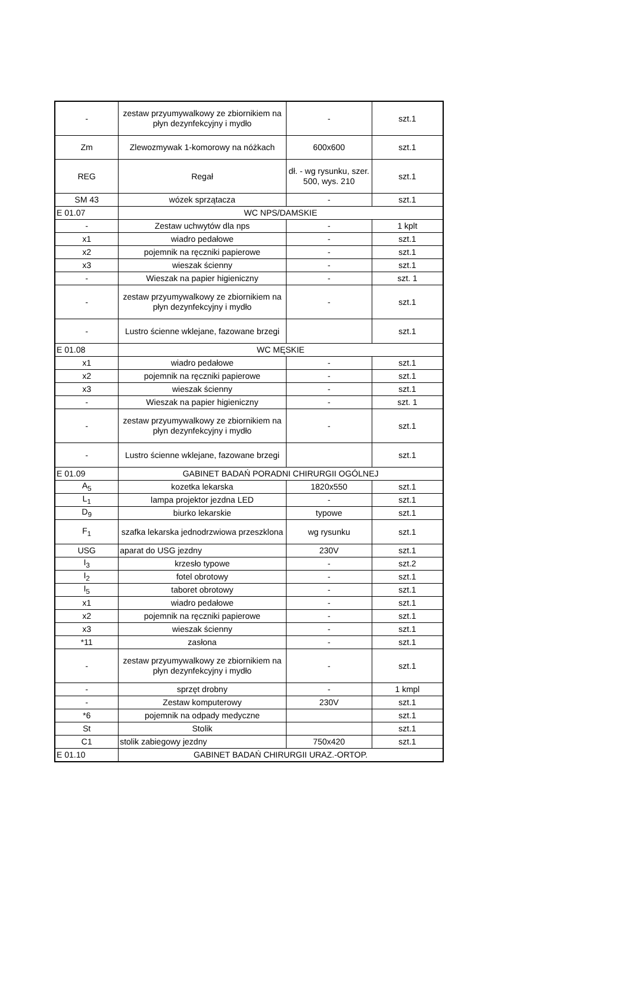| - | zestaw przyumywalkowy ze zbiornikiem na płyn dezynfekcyjny i mydło | - | szt.1 |
| Zm | Zlewozmywak 1-komorowy na nóżkach | 600x600 | szt.1 |
| REG | Regał | dł. - wg rysunku, szer. 500, wys. 210 | szt.1 |
| SM 43 | wózek sprzątacza | - | szt.1 |
| E 01.07 | WC NPS/DAMSKIE | | |
| - | Zestaw uchwytów dla nps | - | 1 kplt |
| x1 | wiadro pedałowe | - | szt.1 |
| x2 | pojemnik na ręczniki papierowe | - | szt.1 |
| x3 | wieszak ścienny | - | szt.1 |
| - | Wieszak na papier higieniczny | - | szt. 1 |
| - | zestaw przyumywalkowy ze zbiornikiem na płyn dezynfekcyjny i mydło | - | szt.1 |
| - | Lustro ścienne wklejane, fazowane brzegi | | szt.1 |
| E 01.08 | WC MĘSKIE | | |
| x1 | wiadro pedałowe | - | szt.1 |
| x2 | pojemnik na ręczniki papierowe | - | szt.1 |
| x3 | wieszak ścienny | - | szt.1 |
| - | Wieszak na papier higieniczny | - | szt. 1 |
| - | zestaw przyumywalkowy ze zbiornikiem na płyn dezynfekcyjny i mydło | - | szt.1 |
| - | Lustro ścienne wklejane, fazowane brzegi | | szt.1 |
| E 01.09 | GABINET BADAŃ PORADNI CHIRURGII OGÓLNEJ | | |
| A<sub>5</sub> | kozetka lekarska | 1820x550 | szt.1 |
| L<sub>1</sub> | lampa projektor jezdna LED | - | szt.1 |
| D<sub>9</sub> | biurko lekarskie | typowe | szt.1 |
| F<sub>1</sub> | szafka lekarska jednodrzwiowa przeszklona | wg rysunku | szt.1 |
| USG | aparat do USG jezdny | 230V | szt.1 |
| I<sub>3</sub> | krzesło typowe | - | szt.2 |
| I<sub>2</sub> | fotel obrotowy | - | szt.1 |
| I<sub>5</sub> | taboret obrotowy | - | szt.1 |
| x1 | wiadro pedałowe | - | szt.1 |
| x2 | pojemnik na ręczniki papierowe | - | szt.1 |
| x3 | wieszak ścienny | - | szt.1 |
| *11 | zasłona | - | szt.1 |
| - | zestaw przyumywalkowy ze zbiornikiem na płyn dezynfekcyjny i mydło | - | szt.1 |
| - | sprzęt drobny | - | 1 kmpl |
| - | Zestaw komputerowy | 230V | szt.1 |
| *6 | pojemnik na odpady medyczne | | szt.1 |
| St | Stolik | | szt.1 |
| C1 | stolik zabiegowy jezdny | 750x420 | szt.1 |
| E 01.10 | GABINET BADAŃ CHIRURGII URAZ.-ORTOP. | | |